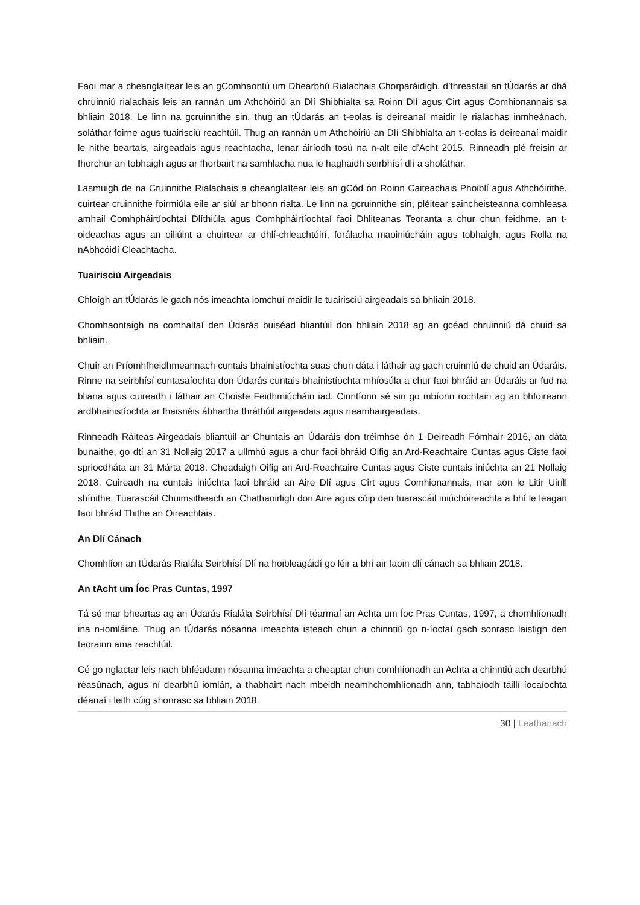Faoi mar a cheanglaítear leis an gComhaontú um Dhearbhú Rialachais Chorparáidigh, d’fhreastail an tÚdarás ar dhá chruinniú rialachais leis an rannán um Athchóiriú an Dlí Shibhialta sa Roinn Dlí agus Cirt agus Comhionannais sa bhliain 2018. Le linn na gcruinnithe sin, thug an tÚdarás an t-eolas is deireanaí maidir le rialachas inmheánach, soláthar foirne agus tuairisciú reachtúil. Thug an rannán um Athchóiriú an Dlí Shibhialta an t-eolas is deireanaí maidir le nithe beartais, airgeadais agus reachtacha, lenar áiríodh tosú na n-alt eile d’Acht 2015. Rinneadh plé freisin ar fhorchur an tobhaigh agus ar fhorbairt na samhlacha nua le haghaidh seirbhísí dlí a sholáthar.
Lasmuigh de na Cruinnithe Rialachais a cheanglaítear leis an gCód ón Roinn Caiteachais Phoiblí agus Athchóirithe, cuirtear cruinnithe foirmiúla eile ar siúl ar bhonn rialta. Le linn na gcruinnithe sin, pléitear saincheisteanna comhleasa amhail Comhpháirtíochtaí Dlíthiúla agus Comhpháirtíochtaí faoi Dhliteanas Teoranta a chur chun feidhme, an t-oideachas agus an oiliúint a chuirtear ar dhlí-chleachtóirí, forálacha maoiniúcháin agus tobhaigh, agus Rolla na nAbhcóidí Cleachtacha.
Tuairisciú Airgeadais
Chloígh an tÚdarás le gach nós imeachta iomchuí maidir le tuairisciú airgeadais sa bhliain 2018.
Chomhaontaigh na comhaltaí den Údarás buiséad bliantúil don bhliain 2018 ag an gcéad chruinniú dá chuid sa bhliain.
Chuir an Príomhfheidhmeannach cuntais bhainistíochta suas chun dáta i láthair ag gach cruinniú de chuid an Údaráis. Rinne na seirbhísí cuntasaíochta don Údarás cuntais bhainistíochta mhíosúla a chur faoi bhráid an Údaráis ar fud na bliana agus cuireadh i láthair an Choiste Feidhmiúcháin iad. Cinntíonn sé sin go mbíonn rochtain ag an bhfoireann ardbhainistíochta ar fhaisnéis ábhartha thráthúil airgeadais agus neamhairgeadais.
Rinneadh Ráiteas Airgeadais bliantúil ar Chuntais an Údaráis don tréimhse ón 1 Deireadh Fómhair 2016, an dáta bunaithe, go dtí an 31 Nollaig 2017 a ullmhú agus a chur faoi bhráid Oifig an Ard-Reachtaire Cuntas agus Ciste faoi spriocdháta an 31 Márta 2018. Cheadaigh Oifig an Ard-Reachtaire Cuntas agus Ciste cuntais iniúchta an 21 Nollaig 2018. Cuireadh na cuntais iniúchta faoi bhráid an Aire Dlí agus Cirt agus Comhionannais, mar aon le Litir Uiríll shínithe, Tuarascáil Chuimsitheach an Chathaoirligh don Aire agus cóip den tuarascáil iniúchóireachta a bhí le leagan faoi bhráid Thithe an Oireachtais.
An Dlí Cánach
Chomhlíon an tÚdarás Rialála Seirbhísí Dlí na hoibleagáidí go léir a bhí air faoin dlí cánach sa bhliain 2018.
An tAcht um Íoc Pras Cuntas, 1997
Tá sé mar bheartas ag an Údarás Rialála Seirbhísí Dlí téarmaí an Achta um Íoc Pras Cuntas, 1997, a chomhlíonadh ina n-iomláine. Thug an tÚdarás nósanna imeachta isteach chun a chinntiú go n-íocfaí gach sonrasc laistigh den teorainn ama reachtúil.
Cé go nglactar leis nach bhféadann nósanna imeachta a cheaptar chun comhlíonadh an Achta a chinntiú ach dearbhú réasúnach, agus ní dearbhú iomlán, a thabhairt nach mbeidh neamhchomhlíonadh ann, tabhaíodh táillí íocaíochta déanaí i leith cúig shonrasc sa bhliain 2018.
30 | Leathanach